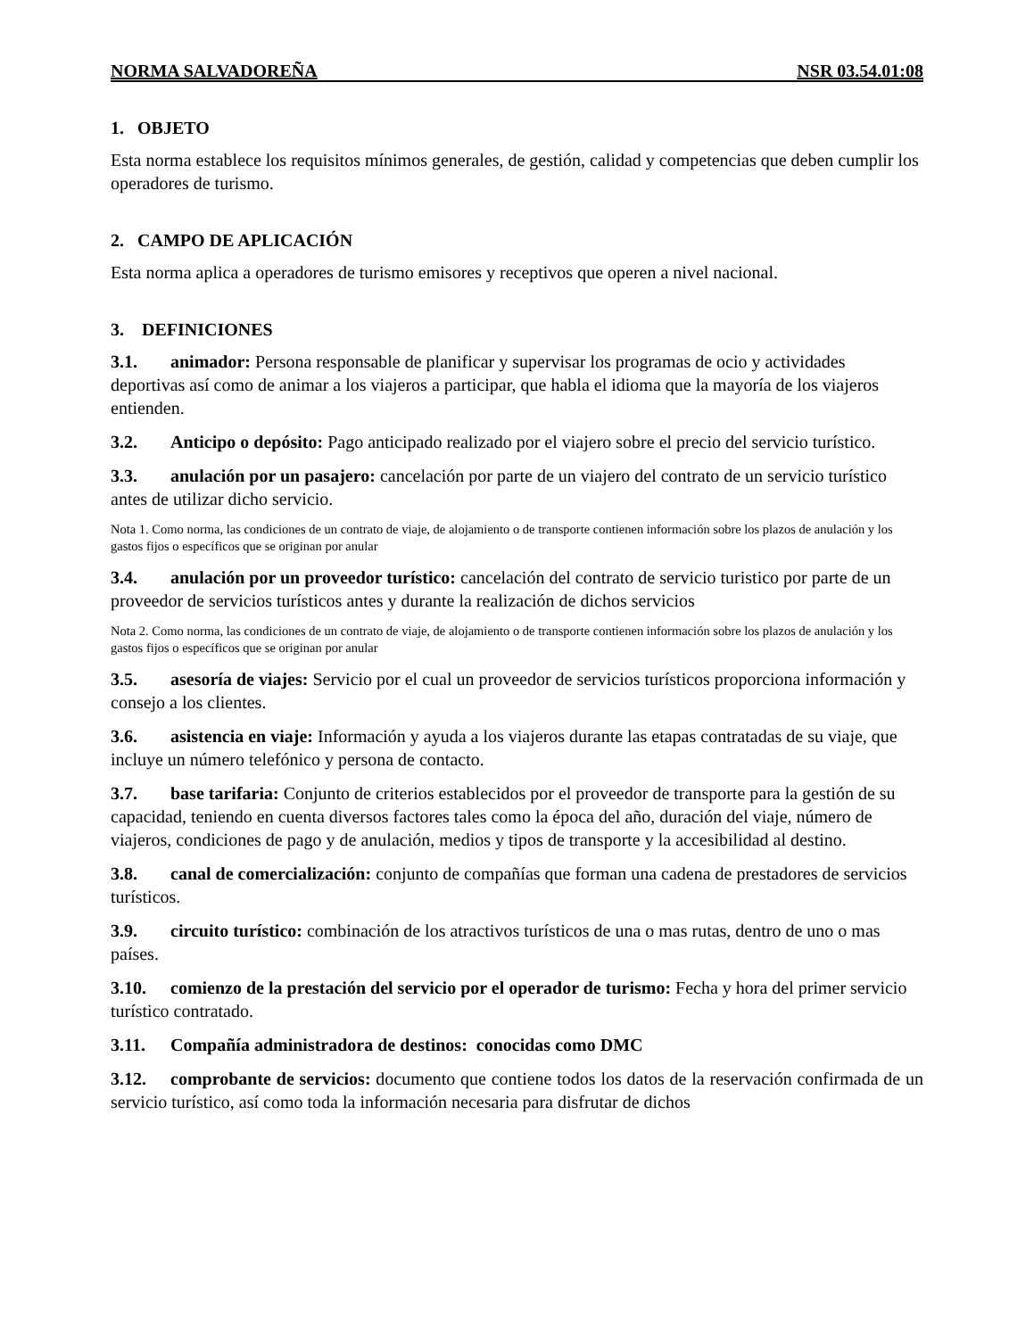NORMA SALVADOREÑA NSR 03.54.01:08
1. OBJETO
Esta norma establece los requisitos mínimos generales, de gestión, calidad y competencias que deben cumplir los operadores de turismo.
2. CAMPO DE APLICACIÓN
Esta norma aplica a operadores de turismo emisores y receptivos que operen a nivel nacional.
3. DEFINICIONES
3.1. animador: Persona responsable de planificar y supervisar los programas de ocio y actividades deportivas así como de animar a los viajeros a participar, que habla el idioma que la mayoría de los viajeros entienden.
3.2. Anticipo o depósito: Pago anticipado realizado por el viajero sobre el precio del servicio turístico.
3.3. anulación por un pasajero: cancelación por parte de un viajero del contrato de un servicio turístico antes de utilizar dicho servicio.
Nota 1. Como norma, las condiciones de un contrato de viaje, de alojamiento o de transporte contienen información sobre los plazos de anulación y los gastos fijos o específicos que se originan por anular
3.4. anulación por un proveedor turístico: cancelación del contrato de servicio turistico por parte de un proveedor de servicios turísticos antes y durante la realización de dichos servicios
Nota 2. Como norma, las condiciones de un contrato de viaje, de alojamiento o de transporte contienen información sobre los plazos de anulación y los gastos fijos o específicos que se originan por anular
3.5. asesoría de viajes: Servicio por el cual un proveedor de servicios turísticos proporciona información y consejo a los clientes.
3.6. asistencia en viaje: Información y ayuda a los viajeros durante las etapas contratadas de su viaje, que incluye un número telefónico y persona de contacto.
3.7. base tarifaria: Conjunto de criterios establecidos por el proveedor de transporte para la gestión de su capacidad, teniendo en cuenta diversos factores tales como la época del año, duración del viaje, número de viajeros, condiciones de pago y de anulación, medios y tipos de transporte y la accesibilidad al destino.
3.8. canal de comercialización: conjunto de compañías que forman una cadena de prestadores de servicios turísticos.
3.9. circuito turístico: combinación de los atractivos turísticos de una o mas rutas, dentro de uno o mas países.
3.10. comienzo de la prestación del servicio por el operador de turismo: Fecha y hora del primer servicio turístico contratado.
3.11. Compañía administradora de destinos: conocidas como DMC
3.12. comprobante de servicios: documento que contiene todos los datos de la reservación confirmada de un servicio turístico, así como toda la información necesaria para disfrutar de dichos